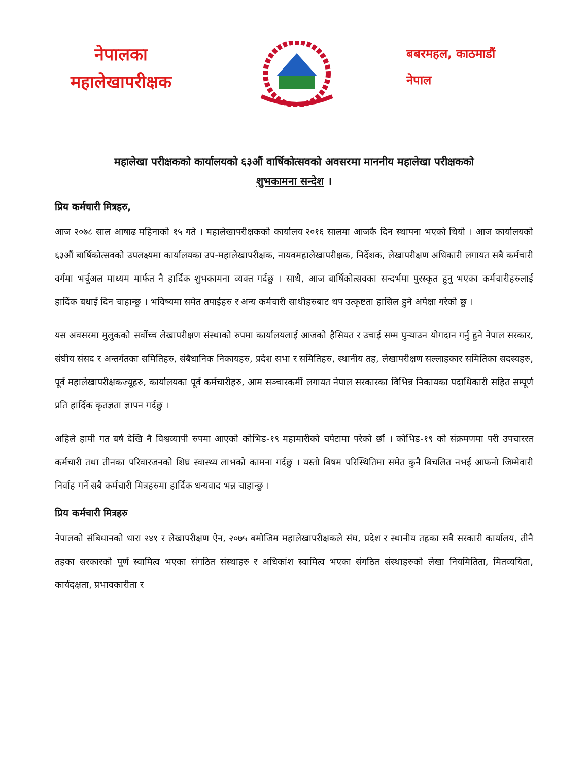नेपालका
महालेखापरीक्षक
बबरमहल, काठमाडौं
नेपाल
महालेखा परीक्षकको कार्यालयको ६३औं वार्षिकोत्सवको अवसरमा माननीय महालेखा परीक्षकको
शुभकामना सन्देश ।
प्रिय कर्मचारी मित्रहरु,
आज २०७८ साल आषाढ महिनाको १५ गते । महालेखापरीक्षकको कार्यालय २०१६ सालमा आजकै दिन स्थापना भएको थियो । आज कार्यालयको ६३औं बार्षिकोत्सवको उपलक्ष्यमा कार्यालयका उप-महालेखापरीक्षक, नायवमहालेखापरीक्षक, निर्देशक, लेखापरीक्षण अधिकारी लगायत सबै कर्मचारी वर्गमा भर्चुअल माध्यम मार्फत नै हार्दिक शुभकामना व्यक्त गर्दछु । साथै, आज बार्षिकोत्सवका सन्दर्भमा पुरस्कृत हुनु भएका कर्मचारीहरुलाई हार्दिक बधाई दिन चाहान्छु । भविष्यमा समेत तपाईहरु र अन्य कर्मचारी साथीहरुबाट थप उत्कृष्टता हासिल हुने अपेक्षा गरेको छु ।
यस अवसरमा मुलुकको सर्वोच्च लेखापरीक्षण संस्थाको रुपमा कार्यालयलाई आजको हैसियत र उचाई सम्म पुऱ्याउन योगदान गर्नु हुने नेपाल सरकार, संघीय संसद र अन्तर्गतका समितिहरु, संबैधानिक निकायहरु, प्रदेश सभा र समितिहरु, स्थानीय तह, लेखापरीक्षण सल्लाहकार समितिका सदस्यहरु, पूर्व महालेखापरीक्षकज्यूहरु, कार्यालयका पूर्व कर्मचारीहरु, आम सञ्चारकर्मी लगायत नेपाल सरकारका विभिन्न निकायका पदाधिकारी सहित सम्पूर्ण प्रति हार्दिक कृतज्ञता ज्ञापन गर्दछु ।
अहिले हामी गत बर्ष देखि नै विश्वव्यापी रुपमा आएको कोभिड-१९ महामारीको चपेटामा परेको छौं । कोभिड-१९ को संक्रमणमा परी उपचाररत कर्मचारी तथा तीनका परिवारजनको शिघ्र स्वास्थ्य लाभको कामना गर्दछु । यस्तो बिषम परिस्थितिमा समेत कुनै बिचलित नभई आफनो जिम्मेवारी निर्वाह गर्ने सबै कर्मचारी मित्रहरुमा हार्दिक धन्यवाद भन्न चाहान्छु ।
प्रिय कर्मचारी मित्रहरु
नेपालको संबिधानको धारा २४१ र लेखापरीक्षण ऐन, २०७५ बमोजिम महालेखापरीक्षकले संघ, प्रदेश र स्थानीय तहका सबै सरकारी कार्यालय, तीनै तहका सरकारको पूर्ण स्वामित्व भएका संगठित संस्थाहरु र अधिकांश स्वामित्व भएका संगठित संस्थाहरुको लेखा नियमितिता, मितव्ययिता, कार्यदक्षता, प्रभावकारीता र